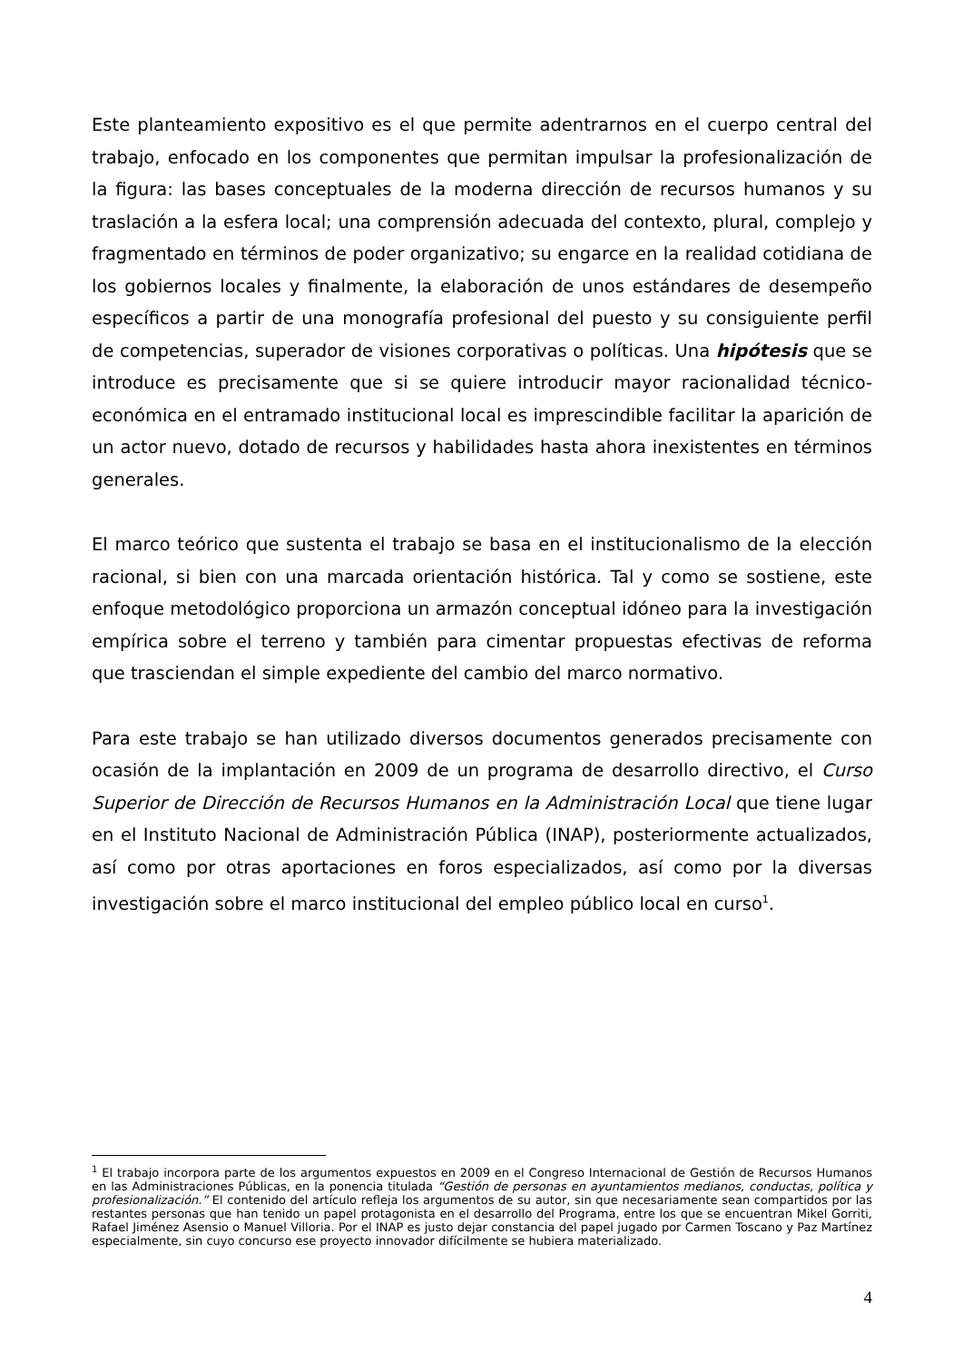Este planteamiento expositivo es el que permite adentrarnos en el cuerpo central del trabajo, enfocado en los componentes que permitan impulsar la profesionalización de la figura: las bases conceptuales de la moderna dirección de recursos humanos y su traslación a la esfera local; una comprensión adecuada del contexto, plural, complejo y fragmentado en términos de poder organizativo; su engarce en la realidad cotidiana de los gobiernos locales y finalmente, la elaboración de unos estándares de desempeño específicos a partir de una monografía profesional del puesto y su consiguiente perfil de competencias, superador de visiones corporativas o políticas. Una hipótesis que se introduce es precisamente que si se quiere introducir mayor racionalidad técnico-económica en el entramado institucional local es imprescindible facilitar la aparición de un actor nuevo, dotado de recursos y habilidades hasta ahora inexistentes en términos generales.
El marco teórico que sustenta el trabajo se basa en el institucionalismo de la elección racional, si bien con una marcada orientación histórica. Tal y como se sostiene, este enfoque metodológico proporciona un armazón conceptual idóneo para la investigación empírica sobre el terreno y también para cimentar propuestas efectivas de reforma que trasciendan el simple expediente del cambio del marco normativo.
Para este trabajo se han utilizado diversos documentos generados precisamente con ocasión de la implantación en 2009 de un programa de desarrollo directivo, el Curso Superior de Dirección de Recursos Humanos en la Administración Local que tiene lugar en el Instituto Nacional de Administración Pública (INAP), posteriormente actualizados, así como por otras aportaciones en foros especializados, así como por la diversas investigación sobre el marco institucional del empleo público local en curso<sup>1</sup>.
<sup>1</sup> El trabajo incorpora parte de los argumentos expuestos en 2009 en el Congreso Internacional de Gestión de Recursos Humanos en las Administraciones Públicas, en la ponencia titulada “Gestión de personas en ayuntamientos medianos, conductas, política y profesionalización.” El contenido del artículo refleja los argumentos de su autor, sin que necesariamente sean compartidos por las restantes personas que han tenido un papel protagonista en el desarrollo del Programa, entre los que se encuentran Mikel Gorriti, Rafael Jiménez Asensio o Manuel Villoria. Por el INAP es justo dejar constancia del papel jugado por Carmen Toscano y Paz Martínez especialmente, sin cuyo concurso ese proyecto innovador difícilmente se hubiera materializado.
4